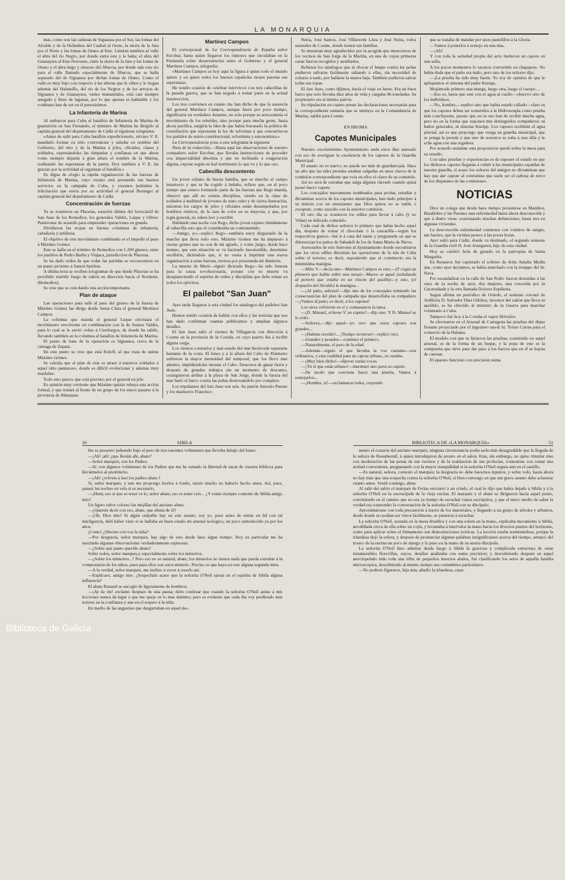LA MONARQUIA
mas, como son las cadenas de Siguanea por el Sur, las lomas del Alcalde y de la Helladura del Cuabal al Oeste, la sierra de la Jara por el Norte y las lomas de Orano al Este. Limitan también al valle el abra del rio Negro, por donde entra éste y le baña; el abra del Guanayara al Este-Noroeste, entre la sierra de la Jara y las lomas de Orano y el abra largo y sinuoso del Jibacoa, por donde sale este rio para el valle llamado especialmente de Jibacoa, que se halla separado del de Siguanea por dichas lomas de Orano. Como el valle es muy bajo con respecto á las alturas que le ciñen y le riegan además del Habanillo, del rio de los Negros y de les arroyos de Siguanea y de Guanayara, varies manantiales, está casi siempre anegado y lleno de lagunas, por lo que apenas es habitable y los combates han de ser en él penosísimos.
La Infantería de Marina
Al embarcar para Cuba el batallón de Infantería de Marina de guarnición en San Fernando, el ministro de Marina ha dirigido al capitán general del departamento de Cádiz el siguiente telegrama:
«Antes de salir para Cuba batallón expedicionario, sírvaso V. E. mandarlo formar en sitio conveniente y saludar en nombre del Gobierno, del mio y de la Marina á jefes, oficiales, clases y soldados, expresándoles las simpatías y confianza en que ahora como siempre dejarán á gran altura el nombre de la Marina, realizando las esperanzas de la patria. Doy también á V. E. las gracias por la actividad al organizar el batallón.»
Es digna de elogio la rápida organización de las fuerzas de Infantería de Marina, cuyo cuerpo está prestando tan buenos servicios en la campaña de Cuba, y creemos juslísima la felicitación que envía por su actividad el general Beránger al capitán general del departamento de Cádiz.
Concentración de fuerzas
Ya se reunieron en Placetas, estación última del ferrocarril de San Juan de los Remedios, los generales Valdés, Luque y Oliver. Pusiéronse de acuerdo para emprender operaciones en grande.
Dividieron las tropas en fuertes columnas de infantería, caballería y artillería.
El objetivo de este movimiento combinado es el impedir el paso á Máximo Gomez.
Este se halla en el término de Remedios con 1.200 ginetes, entre los pueblos de Pedro Barba y Viajaca, jurisdicción de Placetas.
Se ha dado orden de que todas las partidas se reconcentren en un punto próximo á Sancti-Spíritus.
A última hora se reciben telogramas de que desde Placetas se ha percibido nutrido fuego de cañón en dirección hacia el Nordeste. (Remedios).
Se crée que se está dando una acción importante.
Plan de ataque
Las operaciones para salir al paso del grueso de la fuerza de Máximo Gómez las dirige desde Santa Clara el general Mertinez Campos.
La columna que manda el general Luque efectuará el movimiento envolvente en combinación con la de Suárez Valdés, para lo cual se le envió orden á Cienfuegos, de donde ha salido, llevando también en la columna al batallón de Infantería de Marina.
El punto de base de la operación es Siguanea, cerca de la ciénaga de Zapata.
En este punto se cree que está Roloff, al que trata de unirse Máximo Gómez.
Se calcula que el plan de éste es atraer á nuestros soldados á aquel sitio pantanoso, donde es difícil evolucionar y además muy insalubre.
Todo esto parece que está previsto por el general en jefe.
Es opinión muy corriente que Máximo quizás rehuya una acción formal, y que tratará al frente de un grupo de los suyos pasarse á la provincia de Matanzas.
Martínez Campos
El corresponsal de La Correspondencia de España señor Escobar, hasta quien llegaron los rumores que circulaban en la Península sobre desavenencias entre el Gobierno y el general Martínez Campos, telegrafía:
«Martínez Campos es hoy aquí la figura á quien todo el mundo quiere y en quien todos los buenos españoles tienen puestas sus esperanzas.
He tenido ocasión de celebrar interviews con tres cabecillas de la pasada guerra, que se han negado á tomar parte en la actual insurrección.
Los tres convienen en cuanto me han dicho de que la ausencia del general Martínez Campos, aunque fuera por poco tiempo, significaría un verdadero desastre, no solo porque se acrecentaría el movimiento de los rebeldes, sino porque para mucha gente, hasta ahora pacífica, surgiría la idea de que había fracasado la política de conciliación que representa la ley de reformas á que concurrieron los partidos de unión constitucional, reformista y autonomista.»
La Correspondencia pone á este telegrama la siguiente
Nota de la redacción.—Hasta aquí las observaciones de nuestro compañero señor Escobar, que llevaba instrucciones de proceder con imparcialidad absoluta y que no inclinado á exageración alguna, expone según su leal testimonio lo que ve y lo que oye.
Cabecilla descontento
Un joven cubano de buena familia, que se marchó al campo insurrecto y que se ha cogido á indulto, refiere que, en el poco tiempo que estuvo formando parte de las fuerzas que Rego manda, observó que allí no existía disciplina, viendo en la clase de soldados á multitud de jóvenes de trato culto y de cierta ilustración, mientras los cargos de jefes y oficiales están desempeñados por hombres rústicos, de la raza de color en su mayoría, y que, por regla general, no saben leer y escribir.
Hablando una noche con Rego, dicho joven expuso tímidamente al cabecilla esto que él consideraba un contrasentido.
—Amigo, yo—replicó Rego—también estoy disgustado de la marcha que lleva todo esto. Máximo Gomez me ha impuesto á ciertas gentes que no son de mi agrado, y como juzgo, desde hace tiempo, que esta situación se va haciendo insostenible, determiné escribirle, diciéndole que, si no venía á imprimir una nueva organización á estas fuerzas, tuviera por presentada mi dimisión.
La muerte de Martí—siguió diciendo Rego—ha sido funesta para la causa revolucionaria, porque con su muerte va desapareciendo el espíritu de orden y disciplina que debe reinar en todos los ejércitos.
El pailebot "San Juan"
Ayer tarde llegaron á esta ciudad los náufragos del pailebot San Juan.
Hemos tenido ocasión de hablar con ellos y las noticias que nos han dado confirman cuantas publicamos y amplían algunos detalles.
El San Juan salió el viernes de Villagarcía con dirección á Cosme en la provincia de la Coruña, en cuyo puerto iba á recibir alguna carga.
Los vientos contrarios y mal estado del mar hiciéronle separarse bastante de la costa. El lunes y á la altura del Cabo de Finisterre sufrieron la mayor intensidad del temporal, que los llevó mar adentro, impidiéndoles montar el Cabo. Deseosos de ganar tierra y después de grandes trabajos sin un momento de descanso, consiguieron arribar á la playa de San Jorge, donde la fuerza del mar batió el barco contra las peñas destrozándolo por completo.
Los tripulantes del San Juan son seis. Su patrón Antonio Puente y los marineros Francisco
Neira, José Santos, José Villaverde Lista y José Neira, todos naturales de Cosme, donde tienen sus familias.
Se muestran muy agradecidos por la acogida que merecieron de los vecinos de San Jorge de la Mariña, en una de cuyas primeras casas fueron recogidos y auxiliados.
Refieren los náufragos que al chocar el buque contra las peñas pudieron salvarse fácilmente saltando á ellas, sin necesidad de echarse á nado, por hallarse la marea baja. También pudieron salvar todas sus ropas.
El San Juan, como dijimos, hacía el viaje en lastre. Era un buen barco que solo llevaba diez años de vida y cargaba 96 toneladas. Su propietario era el mismo patrón.
Su tripulación en cuanto preste las declaraciones necesarias para la correspondiente sumaria que se instruye en la Comandancia de Marina, saldrá para Cosme.
EN BROMA
Capotes Municipales
Nuestro excelentísimo Ayuntamiento anda estos días atareado con eso de averiguar la excelencia de los capotes de la Guardia Municipal.
El asunto no es nuevo; no puede ser más de guardarropía. Hace un año que las tales prendas estaban calgadas en unos clavos de la comisión correspondiente que veía en ellos el clavo de su cometido.
Así no será de extrañar que salga alguien clavado cuando quizá pensó hacer capote.
Los concejales nuevamente nombrados para probar, estudiar y dictaminar acerca de los capotes municipales, han dado principio á su misión con un entusiasmo que Dios quiera no se nuble ó encapote, como sucedió con la anterior comisión.
El otro día se reunieron los ediles para llevar á cabo (y no Viñas) su delicado cometido.
Cada cual de dichos señores lo primero que había hecho aquel día, después de tomar el chocolate ó la cascarilla—según los respectivos gustos—fué ir á casa del sastre y preguntarle en qué se diferencian los paños de Sabadell de los de Santa María de Nieva.
Asesorados de esto fuéronse al Ayuntamiento donde encontraron que los otros ediles discutían las operaciones de la isla de Cuba sobre el terreno; es decir, suponiendo que el consistorio era la mismísima manigua.
—Mire V.—decía uno—Martínez Campos es este;—(Y cogía un plumero que había sobre una mesa)—Maceo es aquel (señalando al portero que estaba en un rincón del pasillo)—y esto, (el despacho del Alcalde) la manigua...
—¡Al paño, señores!—dijo uno de los concejales temiendo las consecuencias del plan de campaña que desarrollaba su compañero—¡Vamos al paño; es decir, á los capotes!
Los otros volvieron en sí y comenzaron la tarea.
—¡D. Manuel, écheme V. un capote!—dijo uno. Y D. Manuel se lo echó.
—Señores,—dijo aquel—yo creo que estos capotes son grandes...
—¡Habrán crecido!... ¡Tiempo tuvieron!—replicó otro.
—Grandes y pesados—continuó el primero.
—Naturalmente, el peso de la edad.
—Además—siguió el que llevaba la voz cantante—son ordinarios, y esta cualidad para un capote urbano, no resulta.
—¡Muy bien dicho!—dijeron varias voces.
—¡Tú sí que estás urbano!—murmuró uno para su capote.
—De modo que conviene hacer una prueba. Vamos á remojarlos...
—¡Hombre, sí!—exclamaron todos, creyendo
que se trataba de mandar por unos pastelillos á la Gloria.
—Vamos á ponerlos á remojo en una tina.
—¡Ah!
Y con toda la seriedad propia del acto metieron un capote en una sella.
A los pocos momentos lo sacaron convertido en chapapote. No había duda que el paño era malo, pero uno de los señores dijo:
—¡La prueba ha sido muy fuerte. Yo soy de opinión de que le apliquemos el sistema del padre Kneipp.
Mojémosle primero una manga, luego otra, luego el cuerpo....
—Eso es, hasta que esté con el agua al cuello—observó otro de los individuos.
—No, hombre,—replicó uno que había estado callado—claro es que los capotes deben ser sometidos á la Hidroterapia como prueba más concluyente, puesto que en su uso han de recibir mucha agua, pero no en la forma que suponen mis distinguidos compañeros: ni baños generales, ni sistema Kneipp. Los capotes recibirán el agua pluvial; así es que propongo que venga un guardia municipal, que se ponga la prenda y que uno de nosotros se suba á una silla y le eche agua con una regadera.
Por acuerdo unánime esta proposición quedó sobre la mesa para su estudio.
Con tales pruebas y experiencias es de suponer el estado en que los dichosos capotes llegarán á cubrir á las municipales espaldas de nuestra guardia, si acaso los señores del márgen no dictaminan que hay que dar capote al contratista que suele ser el cabeza de turco de los disparates de las comisiones.
NOTICIAS
Dice un colega que desde hace tiempo presentóse en Maniños, Barallobre y las Puentes una enfermedad hasta ahora desconocida y que á diario viene ocasionando muchas defunciones, hasta tres en algunas viviendas.
La desconocida enfermedad comienza con vómitos de sangre, tan fuertes, que la víctima perece á las pocas horas.
Ayer salió para Cádiz, donde va destinado, el segundo teniente de la Guardia civil D. José Aranguren, hijo de esta ciudad.
Hoy se celebró feria de ganado en la parroquia de Santa Margarita.
En Betanzos fué capturado el sobrino de doña Amalia Medin que, como ayer decíamos, se había marchado con la trouppe del Sr. Nava.
Por escandalizar en la calle de San Pedro fueron detenidas á las once de la noche de ayer, dos mujeres, una conocida por la Cacarañada y la otra llamada Dolores Espiñeira.
Segun afirma un periódico de Oviedo, el teniente coronel de Artillería D. Salvador Díaz Odóñez, inventor del cañón que lleva su apellido, se ha ofrecido al ministro de la Guerra para marchar voluntario á Cuba.
Tampoco fué hoy á la Coruña el vapor Hércules.
Se efectuaron en el Arsenal de Cartagena las pruebas del dique flotante proyectado por el ingeniero naval Sr. Torres Cartas para el comercio de la Habana.
El modelo con que se hicieron las pruebas, construido en aquel arsenal, es de la forma de un buque, y la popa de este es la compuerta que sirve para dar paso á los barcos que en él se hayan de carenar.
El aparato funcionó con precisión suma.
50 SIBILA
bre se presentó jadeando bajo el peso de tres enermes volúmenes que llevaba debajo del brazo.
—¡Ah! ¡ah! ¿que lleváis ahí, abate?
—Señor marqués, son los Padres.
—Sí: son algunos volúmenes de los Padres que me he tomado la libertad de sacar de vuestra biblioca para llevármelos al presbiterio.
—¡Ah! ¿volveis á leer los padres abate.?
Sí, señor marqués, y aun me propongo leerlos á fondo, siento mucho no haberlo hecho antes. Así, pues, pasaré las noches en vela si es necesario,
—¡Hum, eso sí que es tener ce lo, señor abate; eso es tener celo... ¿Y estais siempre contento de Sibila amigo mio?
Un ligero rubor coloreó las mejillas del anciano abate.
—¿Quereis decir con eso, abate, que abusa de él?
—¡Oh, Dios mio! Si algún culpable hay en este asunto, soy yo, pues antes de entrar en lid con tal inteligencia, debí haber visto si se hallaba en buen estado mi arsenal teológico, un poco enmohecido ya por los años.
¡Como! ¿Discute con vos la niña?
—Por desgracia, señor marqués, hay algo de esto desde hace algun tiempo. Hoy en particular me ha suscitado algunas observaciones verdaderamente espinosas.
—¿Sobre qué punto querido abate?
Sobre todos, señor marqués,y especialmente sobre los misterios.
—¿Sobre los misterios...? Pero eso no es natural, abate; los misterios no tienen nada que pueda extrañar á la comprensión de los niños, pues para ellos son estos misterio. Preciso es que haya en esto alguna segunda mira.
—A la verdad, señor marqués, me inclino á veces á creerlo así.
—Explicaos, amigo mio. ¿Sospecháis acaso que la señorita O'Neil ejerza en el espíritu de Sibila alguna influencia?
El abate Renaud se encogió de ligeramente de hombros.
—¡Ay de mi! exclamó después de una pausa; debo confesar que cuando la señorita O'Neil asiste á mis lecciones nunca da lugar á que me queje en lo mas mínimo; pero es evidente que cada día voy perdiendo más terreno en la confianza y aun en el respeto á la niña.
En medio de las angustias que desgarraban en aquel mo-
BIBLIOTECA DE «LA MONARQUIA» 51
mento el corazón del anciano marqués, ninguna circunstancia podía serle más desagradable que la llegada de la señora de Beaumesnil, á quien introdujeron de pronto en el salón. Esta, sin embargo, no quiso triunfar sino con moderación de las penas de sus vecinos y de la realización de sus profecías, contentóse con tomar una actitud conveniente, preguntando con la mayor tranquilidad si la señorita O'Neil seguía aun en el castillo.
—Es natural, señora, contestó el marqués; la desgracia no debe hacernos injustos, y sobre todo, hasta ahora no hay más que una sospecha contra la señorita O'Neil, si bien convengo en que tan grave asunto debe aclararse cuanto antes. Venid conmigo, abate
Al salir del salón el marqués de Ferias encontró á un criado, el cual le dijo que había dejado á Sibila y á la señorita O'Neil en la encrucijada de la vieja encina. El marqués y el abate se dirigieron hacia aquel punto, conviniendo en el camino que no era ya tiempo de escuchar vanos escrúpulos, y que el único medio de saber la verdad era sorprender la conversación de la señorita O'Neil con su discípulo.
Aproximáronse con toda precaución á través de los matorrales, y llegando á un grupo de árboles y arbustos, desde donde no podían ser vistos fácilmente, se pusieron á escuchar.
La señorita O'Neil, sentada en la mesa druídica y con una esfera en la mano, explicaba mecanismo á Sibila, arrodillada cerca de ella sobre un cojín, y levantaba á intervalos la mano hacia los diversos puntos del horizonte, como para aplicar sobre el firmamento sus demostraciones teóricas. La lección estaba terminándose, porque la irlandesa dejó la esfera, y después de pronunciar algunas palabras insignificantes acerca del tiempo, arrancó del tronco de la encina un poco de musgo y lo puso en la mano de su atenta discípula.
La señorita O'Neil hizo admirar desde luego á Sibila la graciosa y complicada estructura de estas innumerables florecillas, cuyos, detalles analizaba con suma precisión; y descubriendo después en aquel aterciopelado nido toda una tribu de pequeños insectos alados, fué clasificando los seres de aquella familia microscópica, describiendo al mismo tiempo sus costumbres particulares.
—No podreis figuraros, hija mia, añadió la irlandesa, cuan-
Biblioteca de Galicia